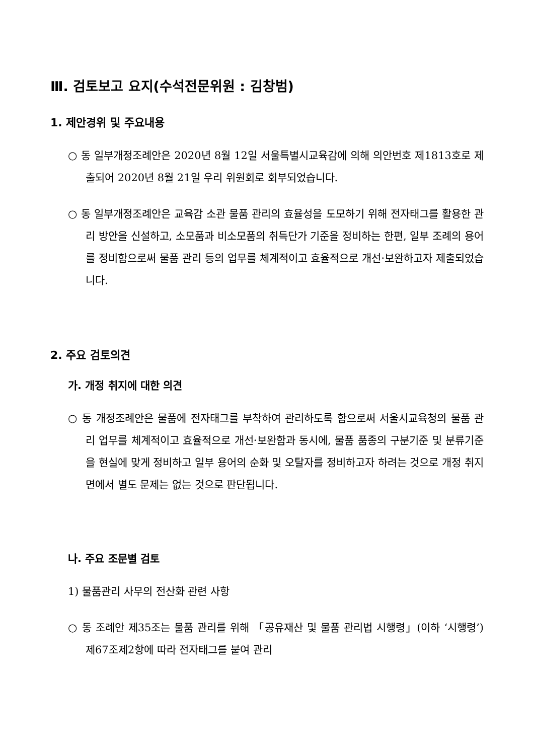Ⅲ. 검토보고 요지(수석전문위원 : 김창범)
1. 제안경위 및 주요내용
○ 동 일부개정조례안은 2020년 8월 12일 서울특별시교육감에 의해 의안번호 제1813호로 제출되어 2020년 8월 21일 우리 위원회로 회부되었습니다.
○ 동 일부개정조례안은 교육감 소관 물품 관리의 효율성을 도모하기 위해 전자태그를 활용한 관리 방안을 신설하고, 소모품과 비소모품의 취득단가 기준을 정비하는 한편, 일부 조례의 용어를 정비함으로써 물품 관리 등의 업무를 체계적이고 효율적으로 개선·보완하고자 제출되었습니다.
2. 주요 검토의견
가. 개정 취지에 대한 의견
○ 동 개정조례안은 물품에 전자태그를 부착하여 관리하도록 함으로써 서울시교육청의 물품 관리 업무를 체계적이고 효율적으로 개선·보완함과 동시에, 물품 품종의 구분기준 및 분류기준을 현실에 맞게 정비하고 일부 용어의 순화 및 오탈자를 정비하고자 하려는 것으로 개정 취지면에서 별도 문제는 없는 것으로 판단됩니다.
나. 주요 조문별 검토
1) 물품관리 사무의 전산화 관련 사항
○ 동 조례안 제35조는 물품 관리를 위해 「공유재산 및 물품 관리법 시행령」(이하 ‘시행령’) 제67조제2항에 따라 전자태그를 붙여 관리